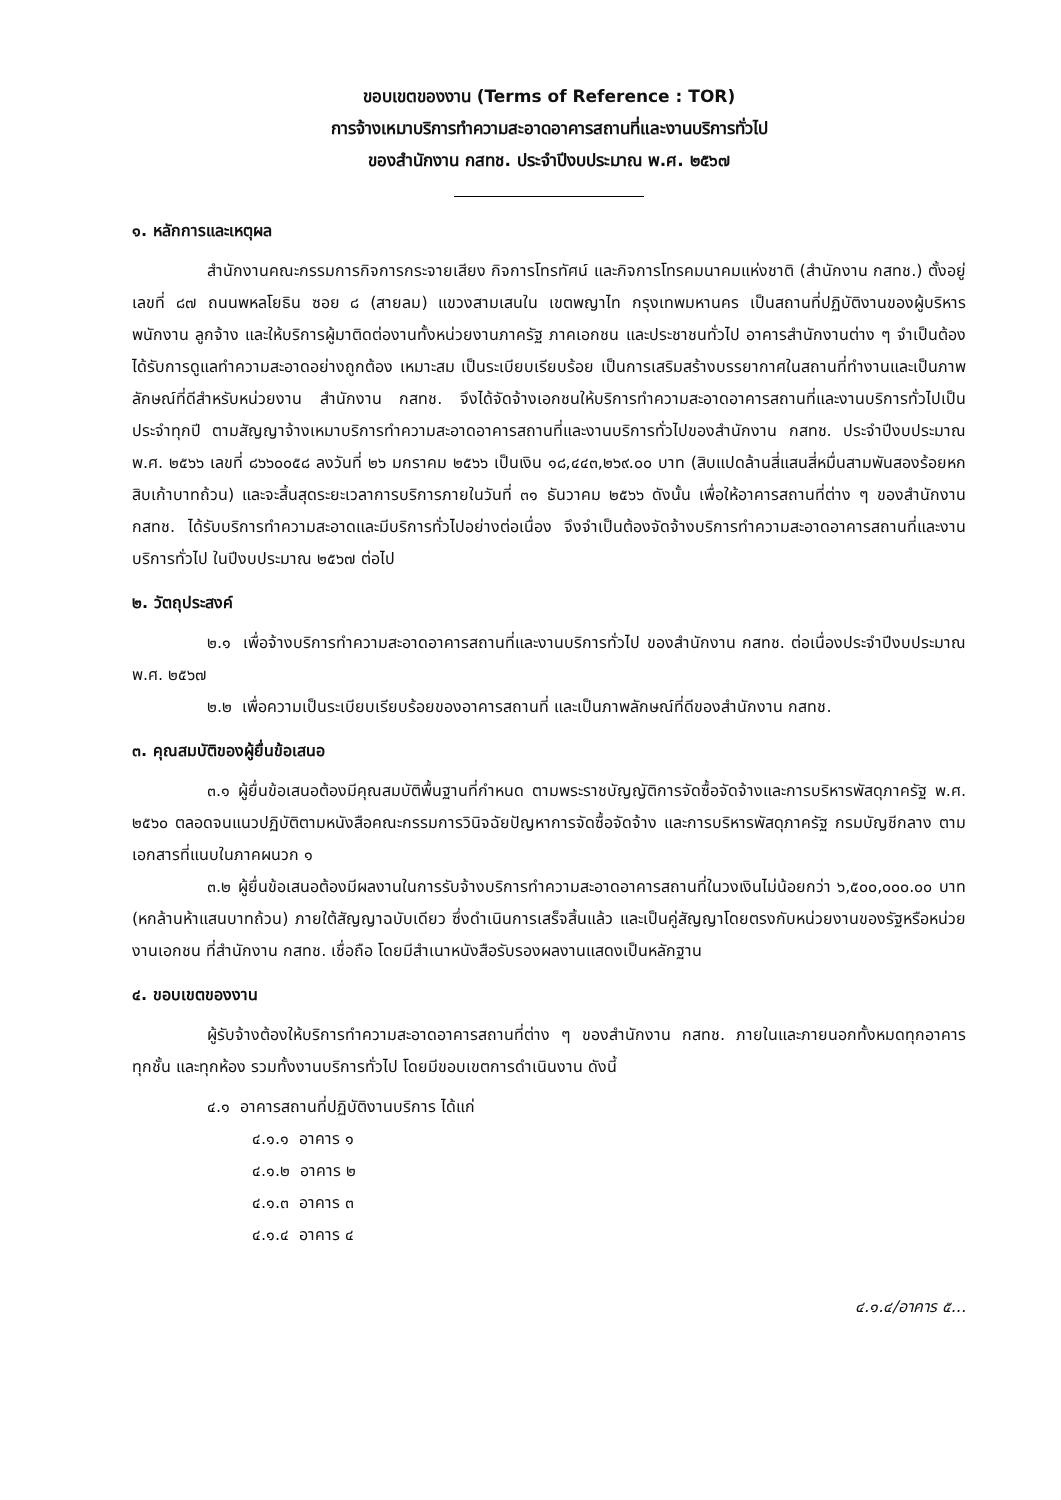ขอบเขตของงาน (Terms of Reference : TOR)
การจ้างเหมาบริการทำความสะอาดอาคารสถานที่และงานบริการทั่วไป
ของสำนักงาน กสทช. ประจำปีงบประมาณ พ.ศ. ๒๕๖๗
๑. หลักการและเหตุผล
สำนักงานคณะกรรมการกิจการกระจายเสียง กิจการโทรทัศน์ และกิจการโทรคมนาคมแห่งชาติ (สำนักงาน กสทช.) ตั้งอยู่เลขที่ ๘๗ ถนนพหลโยธิน ซอย ๘ (สายลม) แขวงสามเสนใน เขตพญาไท กรุงเทพมหานคร เป็นสถานที่ปฏิบัติงานของผู้บริหาร พนักงาน ลูกจ้าง และให้บริการผู้มาติดต่องานทั้งหน่วยงานภาครัฐ ภาคเอกชน และประชาชนทั่วไป อาคารสำนักงานต่าง ๆ จำเป็นต้องได้รับการดูแลทำความสะอาดอย่างถูกต้อง เหมาะสม เป็นระเบียบเรียบร้อย เป็นการเสริมสร้างบรรยากาศในสถานที่ทำงานและเป็นภาพลักษณ์ที่ดีสำหรับหน่วยงาน สำนักงาน กสทช. จึงได้จัดจ้างเอกชนให้บริการทำความสะอาดอาคารสถานที่และงานบริการทั่วไปเป็นประจำทุกปี ตามสัญญาจ้างเหมาบริการทำความสะอาดอาคารสถานที่และงานบริการทั่วไปของสำนักงาน กสทช. ประจำปีงบประมาณ พ.ศ. ๒๕๖๖ เลขที่ ๘๖๖๐๐๕๘ ลงวันที่ ๒๖ มกราคม ๒๕๖๖ เป็นเงิน ๑๘,๔๔๓,๒๖๙.๐๐ บาท (สิบแปดล้านสี่แสนสี่หมื่นสามพันสองร้อยหกสิบเก้าบาทถ้วน) และจะสิ้นสุดระยะเวลาการบริการภายในวันที่ ๓๑ ธันวาคม ๒๕๖๖ ดังนั้น เพื่อให้อาคารสถานที่ต่าง ๆ ของสำนักงาน กสทช. ได้รับบริการทำความสะอาดและมีบริการทั่วไปอย่างต่อเนื่อง จึงจำเป็นต้องจัดจ้างบริการทำความสะอาดอาคารสถานที่และงานบริการทั่วไป ในปีงบประมาณ ๒๕๖๗ ต่อไป
๒. วัตถุประสงค์
๒.๑ เพื่อจ้างบริการทำความสะอาดอาคารสถานที่และงานบริการทั่วไป ของสำนักงาน กสทช. ต่อเนื่องประจำปีงบประมาณ พ.ศ. ๒๕๖๗
๒.๒ เพื่อความเป็นระเบียบเรียบร้อยของอาคารสถานที่ และเป็นภาพลักษณ์ที่ดีของสำนักงาน กสทช.
๓. คุณสมบัติของผู้ยื่นข้อเสนอ
๓.๑ ผู้ยื่นข้อเสนอต้องมีคุณสมบัติพื้นฐานที่กำหนด ตามพระราชบัญญัติการจัดซื้อจัดจ้างและการบริหารพัสดุภาครัฐ พ.ศ. ๒๕๖๐ ตลอดจนแนวปฏิบัติตามหนังสือคณะกรรมการวินิจฉัยปัญหาการจัดซื้อจัดจ้าง และการบริหารพัสดุภาครัฐ กรมบัญชีกลาง ตามเอกสารที่แนบในภาคผนวก ๑
๓.๒ ผู้ยื่นข้อเสนอต้องมีผลงานในการรับจ้างบริการทำความสะอาดอาคารสถานที่ในวงเงินไม่น้อยกว่า ๖,๕๐๐,๐๐๐.๐๐ บาท (หกล้านห้าแสนบาทถ้วน) ภายใต้สัญญาฉบับเดียว ซึ่งดำเนินการเสร็จสิ้นแล้ว และเป็นคู่สัญญาโดยตรงกับหน่วยงานของรัฐหรือหน่วยงานเอกชน ที่สำนักงาน กสทช. เชื่อถือ โดยมีสำเนาหนังสือรับรองผลงานแสดงเป็นหลักฐาน
๔. ขอบเขตของงาน
ผู้รับจ้างต้องให้บริการทำความสะอาดอาคารสถานที่ต่าง ๆ ของสำนักงาน กสทช. ภายในและภายนอกทั้งหมดทุกอาคาร ทุกชั้น และทุกห้อง รวมทั้งงานบริการทั่วไป โดยมีขอบเขตการดำเนินงาน ดังนี้
๔.๑ อาคารสถานที่ปฏิบัติงานบริการ ได้แก่
๔.๑.๑ อาคาร ๑
๔.๑.๒ อาคาร ๒
๔.๑.๓ อาคาร ๓
๔.๑.๔ อาคาร ๔
๔.๑.๔/อาคาร ๕...